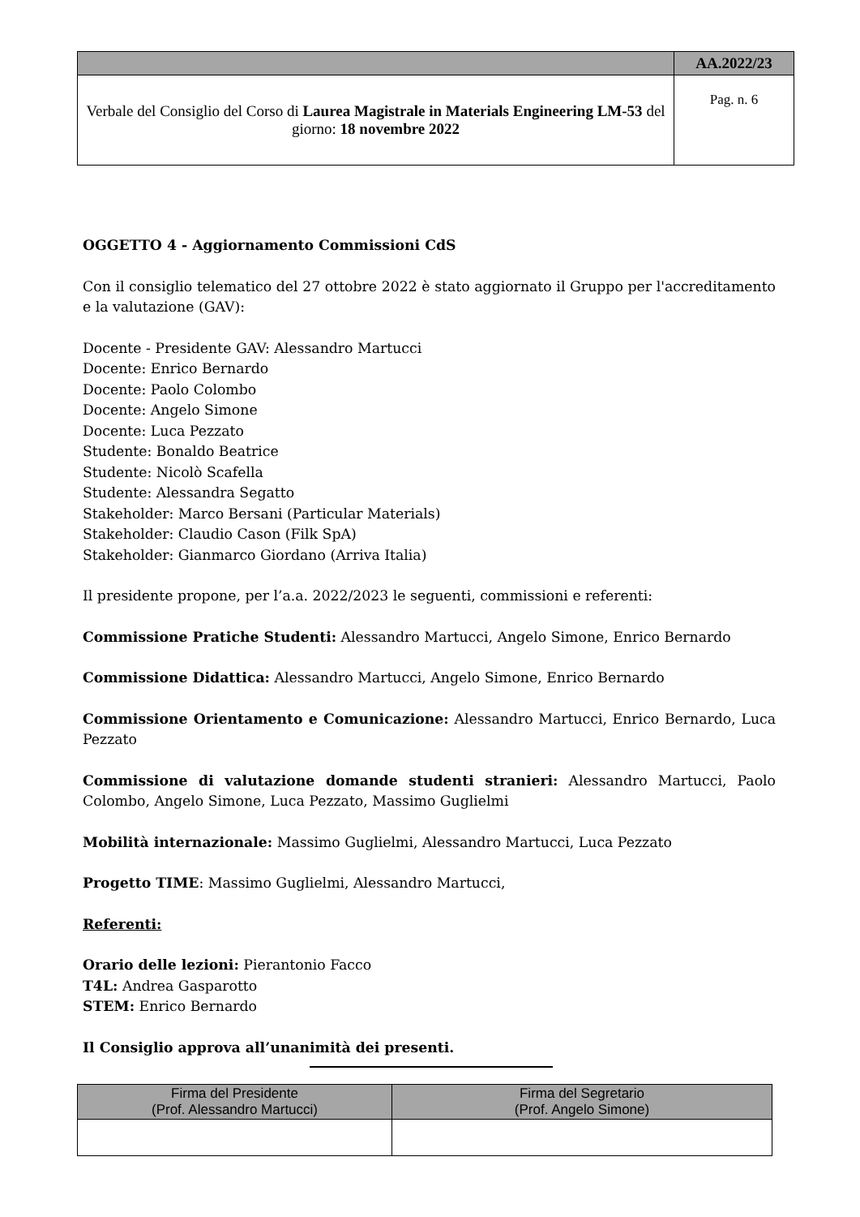| | AA.2022/23 |
| Verbale del Consiglio del Corso di Laurea Magistrale in Materials Engineering LM-53 del giorno: 18 novembre 2022 | Pag. n. 6 |
OGGETTO 4 - Aggiornamento Commissioni CdS
Con il consiglio telematico del 27 ottobre 2022 è stato aggiornato il Gruppo per l'accreditamento e la valutazione (GAV):
Docente - Presidente GAV: Alessandro Martucci
Docente: Enrico Bernardo
Docente: Paolo Colombo
Docente: Angelo Simone
Docente: Luca Pezzato
Studente: Bonaldo Beatrice
Studente: Nicolò Scafella
Studente: Alessandra Segatto
Stakeholder: Marco Bersani (Particular Materials)
Stakeholder: Claudio Cason (Filk SpA)
Stakeholder: Gianmarco Giordano (Arriva Italia)
Il presidente propone, per l’a.a. 2022/2023 le seguenti, commissioni e referenti:
Commissione Pratiche Studenti: Alessandro Martucci, Angelo Simone, Enrico Bernardo
Commissione Didattica: Alessandro Martucci, Angelo Simone, Enrico Bernardo
Commissione Orientamento e Comunicazione: Alessandro Martucci, Enrico Bernardo, Luca Pezzato
Commissione di valutazione domande studenti stranieri: Alessandro Martucci, Paolo Colombo, Angelo Simone, Luca Pezzato, Massimo Guglielmi
Mobilità internazionale: Massimo Guglielmi, Alessandro Martucci, Luca Pezzato
Progetto TIME: Massimo Guglielmi, Alessandro Martucci,
Referenti:
Orario delle lezioni: Pierantonio Facco
T4L: Andrea Gasparotto
STEM: Enrico Bernardo
Il Consiglio approva all’unanimità dei presenti.
| Firma del Presidente (Prof. Alessandro Martucci) | Firma del Segretario (Prof. Angelo Simone) |
| --- | --- |